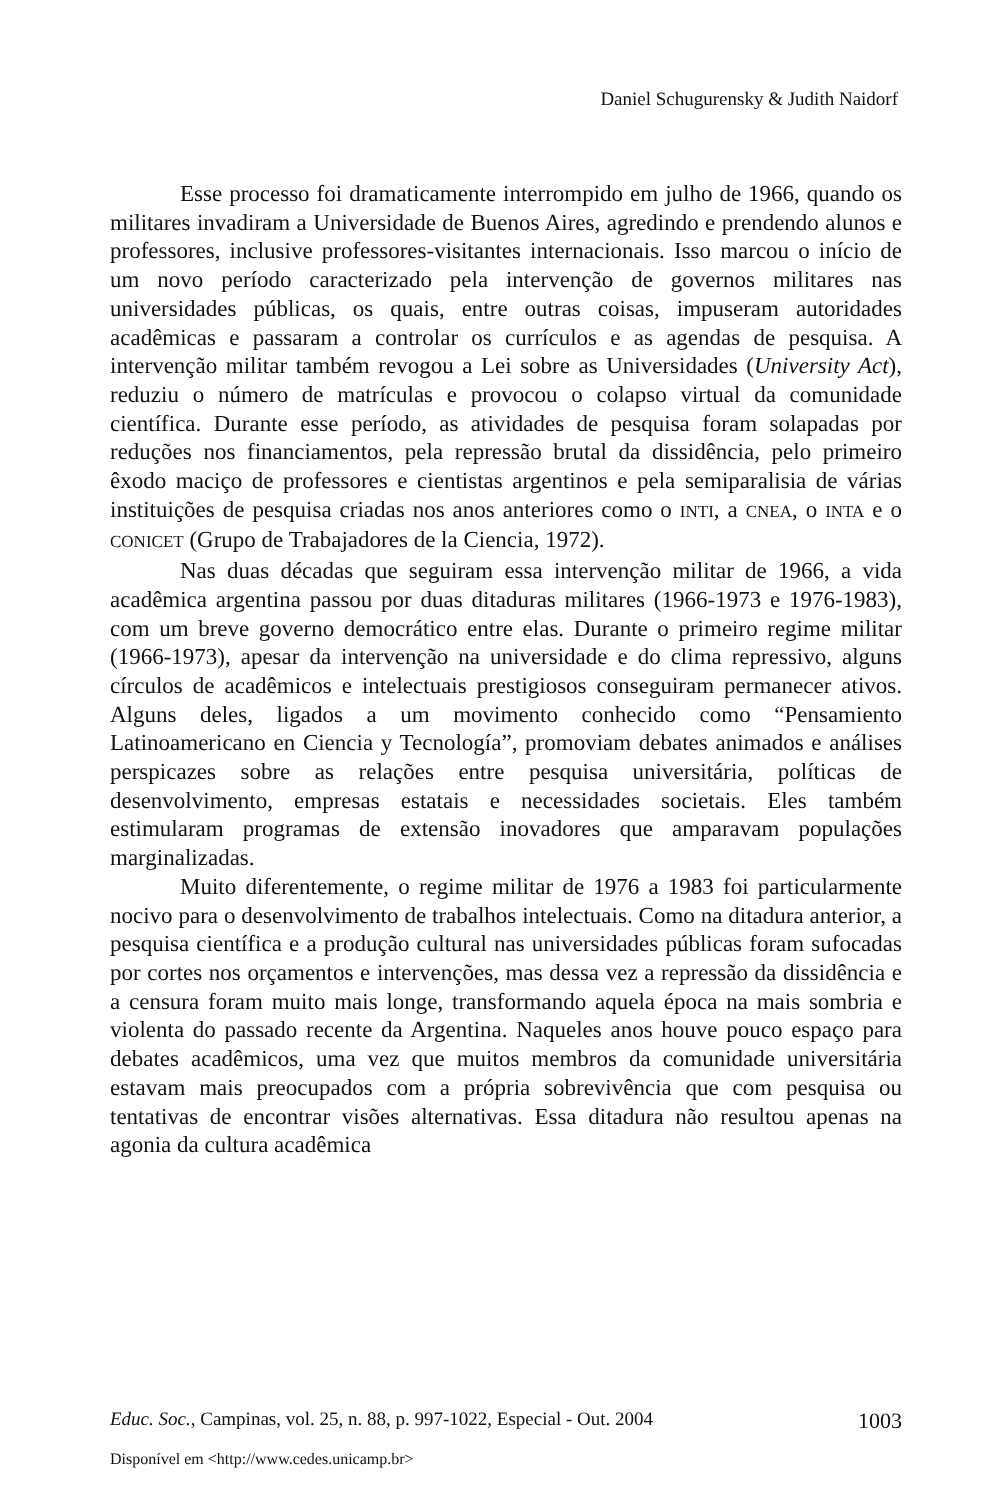Daniel Schugurensky & Judith Naidorf
Esse processo foi dramaticamente interrompido em julho de 1966, quando os militares invadiram a Universidade de Buenos Aires, agredindo e prendendo alunos e professores, inclusive professores-visitantes internacionais. Isso marcou o início de um novo período caracterizado pela intervenção de governos militares nas universidades públicas, os quais, entre outras coisas, impuseram autoridades acadêmicas e passaram a controlar os currículos e as agendas de pesquisa. A intervenção militar também revogou a Lei sobre as Universidades (University Act), reduziu o número de matrículas e provocou o colapso virtual da comunidade científica. Durante esse período, as atividades de pesquisa foram solapadas por reduções nos financiamentos, pela repressão brutal da dissidência, pelo primeiro êxodo maciço de professores e cientistas argentinos e pela semiparalisia de várias instituições de pesquisa criadas nos anos anteriores como o INTI, a CNEA, o INTA e o CONICET (Grupo de Trabajadores de la Ciencia, 1972).
Nas duas décadas que seguiram essa intervenção militar de 1966, a vida acadêmica argentina passou por duas ditaduras militares (1966-1973 e 1976-1983), com um breve governo democrático entre elas. Durante o primeiro regime militar (1966-1973), apesar da intervenção na universidade e do clima repressivo, alguns círculos de acadêmicos e intelectuais prestigiosos conseguiram permanecer ativos. Alguns deles, ligados a um movimento conhecido como “Pensamiento Latinoamericano en Ciencia y Tecnología”, promoviam debates animados e análises perspicazes sobre as relações entre pesquisa universitária, políticas de desenvolvimento, empresas estatais e necessidades societais. Eles também estimularam programas de extensão inovadores que amparavam populações marginalizadas.
Muito diferentemente, o regime militar de 1976 a 1983 foi particularmente nocivo para o desenvolvimento de trabalhos intelectuais. Como na ditadura anterior, a pesquisa científica e a produção cultural nas universidades públicas foram sufocadas por cortes nos orçamentos e intervenções, mas dessa vez a repressão da dissidência e a censura foram muito mais longe, transformando aquela época na mais sombria e violenta do passado recente da Argentina. Naqueles anos houve pouco espaço para debates acadêmicos, uma vez que muitos membros da comunidade universitária estavam mais preocupados com a própria sobrevivência que com pesquisa ou tentativas de encontrar visões alternativas. Essa ditadura não resultou apenas na agonia da cultura acadêmica
Educ. Soc., Campinas, vol. 25, n. 88, p. 997-1022, Especial - Out. 2004 1003
Disponível em <http://www.cedes.unicamp.br>